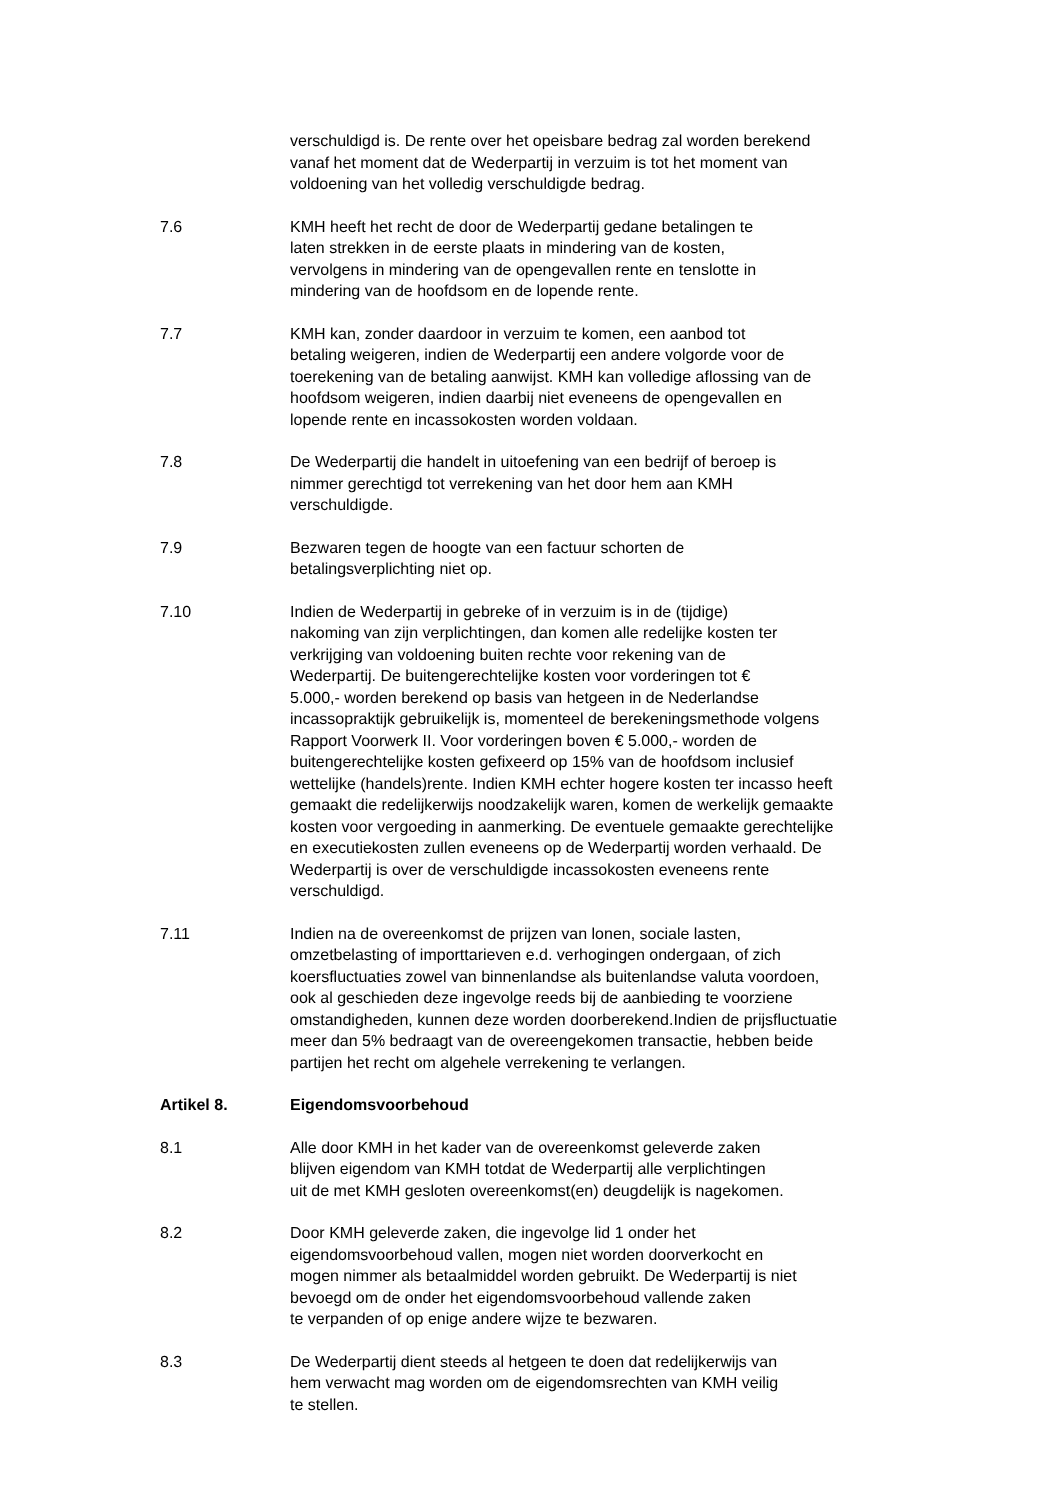verschuldigd is. De rente over het opeisbare bedrag zal worden berekend
vanaf het moment dat de Wederpartij in verzuim is tot het moment van
voldoening van het volledig verschuldigde bedrag.
7.6 KMH heeft het recht de door de Wederpartij gedane betalingen te
laten strekken in de eerste plaats in mindering van de kosten,
vervolgens in mindering van de opengevallen rente en tenslotte in
mindering van de hoofdsom en de lopende rente.
7.7 KMH kan, zonder daardoor in verzuim te komen, een aanbod tot
betaling weigeren, indien de Wederpartij een andere volgorde voor de
toerekening van de betaling aanwijst. KMH kan volledige aflossing van de
hoofdsom weigeren, indien daarbij niet eveneens de opengevallen en
lopende rente en incassokosten worden voldaan.
7.8 De Wederpartij die handelt in uitoefening van een bedrijf of beroep is
nimmer gerechtigd tot verrekening van het door hem aan KMH
verschuldigde.
7.9 Bezwaren tegen de hoogte van een factuur schorten de
betalingsverplichting niet op.
7.10 Indien de Wederpartij in gebreke of in verzuim is in de (tijdige)
nakoming van zijn verplichtingen, dan komen alle redelijke kosten ter
verkrijging van voldoening buiten rechte voor rekening van de
Wederpartij. De buitengerechtelijke kosten voor vorderingen tot €
5.000,- worden berekend op basis van hetgeen in de Nederlandse
incassopraktijk gebruikelijk is, momenteel de berekeningsmethode volgens
Rapport Voorwerk II. Voor vorderingen boven € 5.000,- worden de
buitengerechtelijke kosten gefixeerd op 15% van de hoofdsom inclusief
wettelijke (handels)rente. Indien KMH echter hogere kosten ter incasso heeft
gemaakt die redelijkerwijs noodzakelijk waren, komen de werkelijk gemaakte
kosten voor vergoeding in aanmerking. De eventuele gemaakte gerechtelijke
en executiekosten zullen eveneens op de Wederpartij worden verhaald. De
Wederpartij is over de verschuldigde incassokosten eveneens rente
verschuldigd.
7.11 Indien na de overeenkomst de prijzen van lonen, sociale lasten,
omzetbelasting of importtarieven e.d. verhogingen ondergaan, of zich
koersfluctuaties zowel van binnenlandse als buitenlandse valuta voordoen,
ook al geschieden deze ingevolge reeds bij de aanbieding te voorziene
omstandigheden, kunnen deze worden doorberekend.Indien de prijsfluctuatie
meer dan 5% bedraagt van de overeengekomen transactie, hebben beide
partijen het recht om algehele verrekening te verlangen.
Artikel 8. Eigendomsvoorbehoud
8.1 Alle door KMH in het kader van de overeenkomst geleverde zaken
blijven eigendom van KMH totdat de Wederpartij alle verplichtingen
uit de met KMH gesloten overeenkomst(en) deugdelijk is nagekomen.
8.2 Door KMH geleverde zaken, die ingevolge lid 1 onder het
eigendomsvoorbehoud vallen, mogen niet worden doorverkocht en
mogen nimmer als betaalmiddel worden gebruikt. De Wederpartij is niet
bevoegd om de onder het eigendomsvoorbehoud vallende zaken
te verpanden of op enige andere wijze te bezwaren.
8.3 De Wederpartij dient steeds al hetgeen te doen dat redelijkerwijs van
hem verwacht mag worden om de eigendomsrechten van KMH veilig
te stellen.